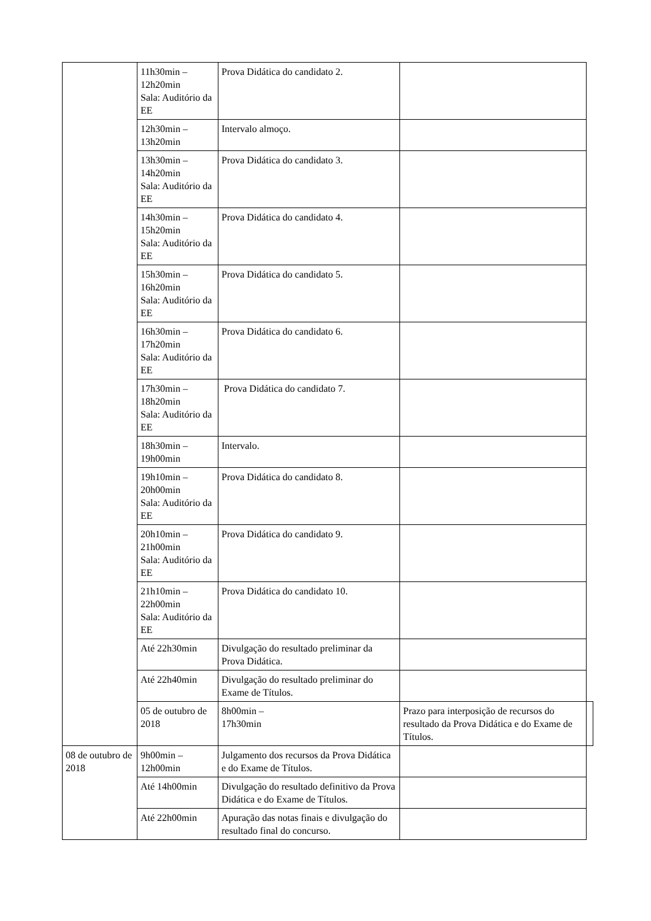| | 11h30min – 12h20min Sala: Auditório da EE | Prova Didática do candidato 2. | | |
| | 12h30min – 13h20min | Intervalo almoço. | | |
| | 13h30min – 14h20min Sala: Auditório da EE | Prova Didática do candidato 3. | | |
| | 14h30min – 15h20min Sala: Auditório da EE | Prova Didática do candidato 4. | | |
| | 15h30min – 16h20min Sala: Auditório da EE | Prova Didática do candidato 5. | | |
| | 16h30min – 17h20min Sala: Auditório da EE | Prova Didática do candidato 6. | | |
| | 17h30min – 18h20min Sala: Auditório da EE | Prova Didática do candidato 7. | | |
| | 18h30min – 19h00min | Intervalo. | | |
| | 19h10min – 20h00min Sala: Auditório da EE | Prova Didática do candidato 8. | | |
| | 20h10min – 21h00min Sala: Auditório da EE | Prova Didática do candidato 9. | | |
| | 21h10min – 22h00min Sala: Auditório da EE | Prova Didática do candidato 10. | | |
| | Até 22h30min | Divulgação do resultado preliminar da Prova Didática. | | |
| | Até 22h40min | Divulgação do resultado preliminar do Exame de Títulos. | | |
| | 05 de outubro de 2018 | 8h00min – 17h30min | Prazo para interposição de recursos do resultado da Prova Didática e do Exame de Títulos. | |
| 08 de outubro de 2018 | 9h00min – 12h00min | Julgamento dos recursos da Prova Didática e do Exame de Títulos. | | |
| | Até 14h00min | Divulgação do resultado definitivo da Prova Didática e do Exame de Títulos. | | |
| | Até 22h00min | Apuração das notas finais e divulgação do resultado final do concurso. | | |